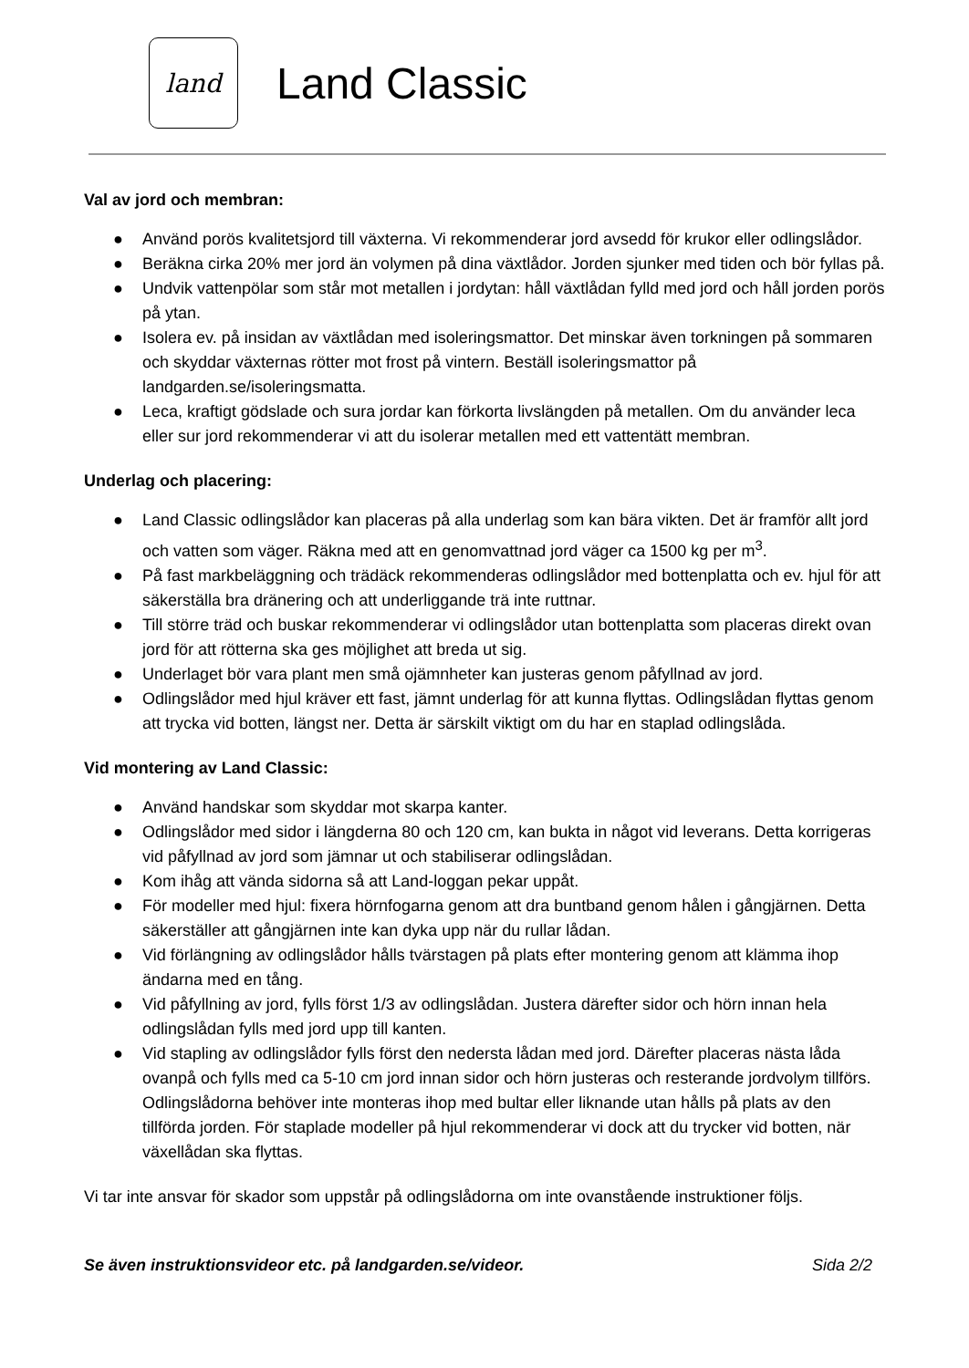land
Land Classic
Val av jord och membran:
● Använd porös kvalitetsjord till växterna. Vi rekommenderar jord avsedd för krukor eller odlingslådor.
● Beräkna cirka 20% mer jord än volymen på dina växtlådor. Jorden sjunker med tiden och bör fyllas på.
● Undvik vattenpölar som står mot metallen i jordytan: håll växtlådan fylld med jord och håll jorden porös på ytan.
● Isolera ev. på insidan av växtlådan med isoleringsmattor. Det minskar även torkningen på sommaren och skyddar växternas rötter mot frost på vintern. Beställ isoleringsmattor på landgarden.se/isoleringsmatta.
● Leca, kraftigt gödslade och sura jordar kan förkorta livslängden på metallen. Om du använder leca eller sur jord rekommenderar vi att du isolerar metallen med ett vattentätt membran.
Underlag och placering:
● Land Classic odlingslådor kan placeras på alla underlag som kan bära vikten. Det är framför allt jord och vatten som väger. Räkna med att en genomvattnad jord väger ca 1500 kg per m<sup>3</sup>.
● På fast markbeläggning och trädäck rekommenderas odlingslådor med bottenplatta och ev. hjul för att säkerställa bra dränering och att underliggande trä inte ruttnar.
● Till större träd och buskar rekommenderar vi odlingslådor utan bottenplatta som placeras direkt ovan jord för att rötterna ska ges möjlighet att breda ut sig.
● Underlaget bör vara plant men små ojämnheter kan justeras genom påfyllnad av jord.
● Odlingslådor med hjul kräver ett fast, jämnt underlag för att kunna flyttas. Odlingslådan flyttas genom att trycka vid botten, längst ner. Detta är särskilt viktigt om du har en staplad odlingslåda.
Vid montering av Land Classic:
● Använd handskar som skyddar mot skarpa kanter.
● Odlingslådor med sidor i längderna 80 och 120 cm, kan bukta in något vid leverans. Detta korrigeras vid påfyllnad av jord som jämnar ut och stabiliserar odlingslådan.
● Kom ihåg att vända sidorna så att Land-loggan pekar uppåt.
● För modeller med hjul: fixera hörnfogarna genom att dra buntband genom hålen i gångjärnen. Detta säkerställer att gångjärnen inte kan dyka upp när du rullar lådan.
● Vid förlängning av odlingslådor hålls tvärstagen på plats efter montering genom att klämma ihop ändarna med en tång.
● Vid påfyllning av jord, fylls först 1/3 av odlingslådan. Justera därefter sidor och hörn innan hela odlingslådan fylls med jord upp till kanten.
● Vid stapling av odlingslådor fylls först den nedersta lådan med jord. Därefter placeras nästa låda ovanpå och fylls med ca 5-10 cm jord innan sidor och hörn justeras och resterande jordvolym tillförs. Odlingslådorna behöver inte monteras ihop med bultar eller liknande utan hålls på plats av den tillförda jorden. För staplade modeller på hjul rekommenderar vi dock att du trycker vid botten, när växellådan ska flyttas.
Vi tar inte ansvar för skador som uppstår på odlingslådorna om inte ovanstående instruktioner följs.
Se även instruktionsvideor etc. på landgarden.se/videor. Sida 2/2